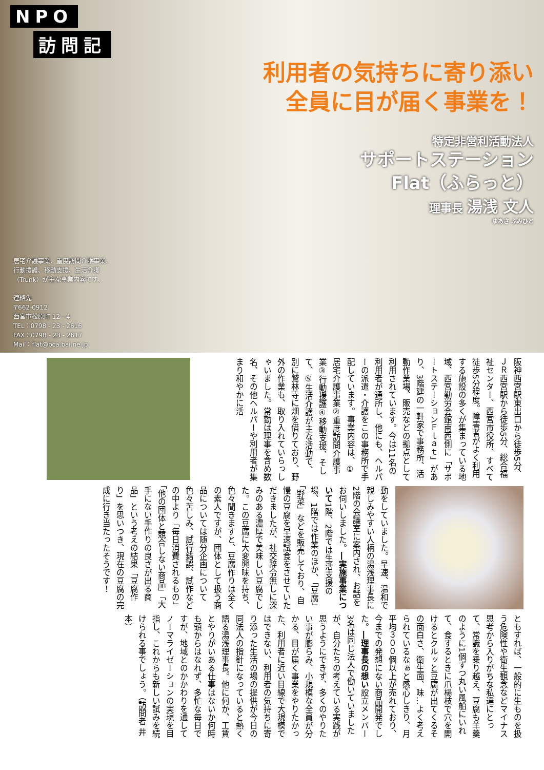NPO
訪問記
利用者の気持ちに寄り添い
全員に目が届く事業を！
特定非営利活動法人
サポートステーション
Flat（ふらっと）
理事長 湯浅 文人
ゆあさ ふみひと
居宅介護事業、重度訪問介護事業、
行動援護、移動支援、生活介護
（Trunk）が主な事業内容です。
連絡先
〒662-0912
西宮市松原町 12 - 4
TEL：0798 - 23 - 2616
FAX：0798 - 23 - 2617
Mail：flat@bca.bai.ne.jp
阪神西宮駅東出口から徒歩5分、ＪＲ西宮駅から徒歩5分、総合福祉センター、西宮市役所、すべて徒歩5分程度。障害者がよく利用する施設の多くが集まっている地域、西宮勤労会館南西側に「サポートステーションＦｌａｔ」があり、3階建の一軒家で事務所、活動作業場、販売などの拠点として利用されています。今は11名の利用者が通所し、他にも、ヘルパーの派遣・介護をこの事務所で手配しています。事業内容は、①居宅介護事業②重度訪問介護事業③行動援護④移動支援、そして、⑤生活介護が主な活動で、別に鷲林寺に畑を借りており、野外の作業も、取り入れていらっしゃいました。常勤は理事を含め数名、その他ヘルパーや利用者が集まり和やかに活
動をしていました。早速、温和で親しみやすい人柄の湯浅理事長に2階の会議室に案内され、お話をお伺いしました。―実施事業について1階、2階では生活支援の場、1階では作業のほか、「豆腐」「野菜」などを販売しており、自慢の豆腐を早速試食をさせていただきましたが、社交辞令無しに深みのある濃厚で美味しい豆腐でした。この豆腐に大変興味を持ち、色々聞きますと、豆腐作りは全くの素人ですが、団体として扱う商品については随分企画について色々苦しみ、試行錯誤、試作などの中より「毎日消費されるもの」「他の団体と競合しない商品」「大手にない手作りの良さが出る商品」という考えの結果「豆腐作り」を思いつき、現在の豆腐の完成に行き当たったそうです！
ともすれば、一般的に生ものを扱う危険性や衛生観念などマイナス思考から入りがちな私達にとって、常識を乗り越え、豆腐も羊羹のように1個ずつ丸い風船にいれて、食するときに爪楊枝で穴を開けるとクルッと豆腐が出てくるその面白さ、衛生面、味…よく考えられているなぁと感心しきり、月平均３００個以上が売れており、今までの発想にない商品開発でした。―理事長の想い設立メンバー3名は同じ法人で働いていましたが、自分たちの考えている実践が思うようにできず、多くのやりたい事が膨らみ、小規模な全員が分かる、目が届く事業をやりたかった、利用者に近い目線で大規模ではできない、利用者の気持ちに寄り添った生活の場の提供が今日の同法人の指針になっていると熱く語る湯浅理事長。他に何か、工賃とやりがいある仕事はないか何時も頭からはなれず、多忙な毎日ですが、地域とのかかわりを通してノーマライゼーションの実現を目指し、これからも新しい試みを続けられる事でしょう。（訪問者 井本）